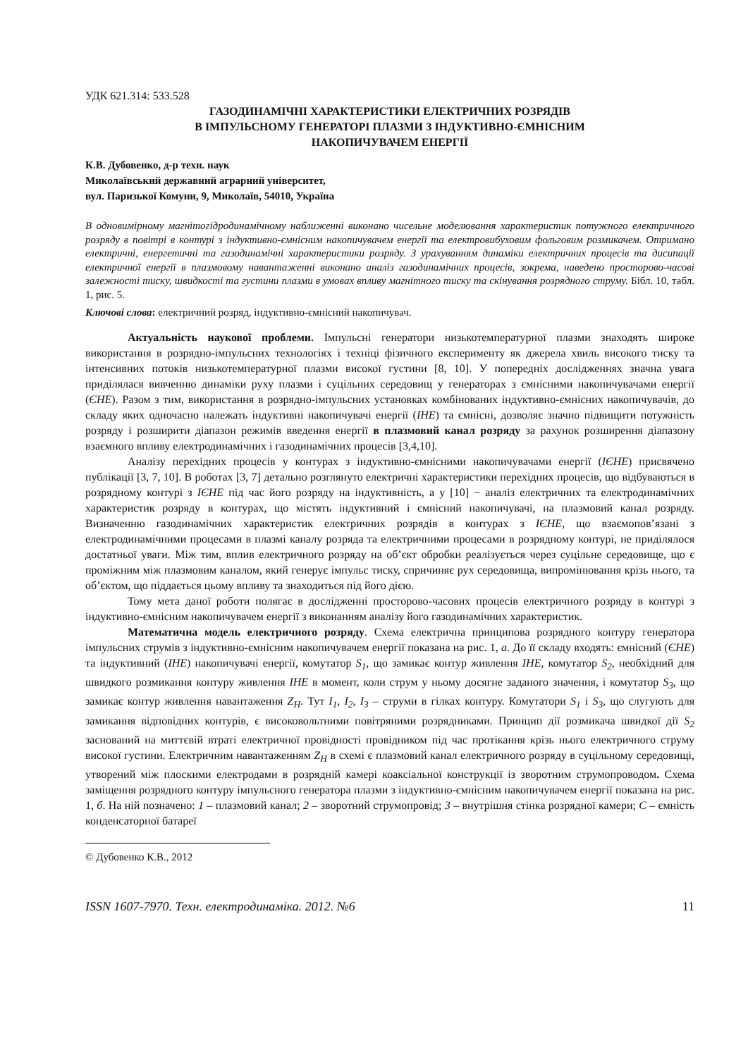УДК 621.314: 533.528
ГАЗОДИНАМІЧНІ ХАРАКТЕРИСТИКИ ЕЛЕКТРИЧНИХ РОЗРЯДІВ
В ІМПУЛЬСНОМУ ГЕНЕРАТОРІ ПЛАЗМИ З ІНДУКТИВНО-ЄМНІСНИМ
НАКОПИЧУВАЧЕМ ЕНЕРГІЇ
К.В. Дубовенко, д-р техн. наук
Миколаївський державний аграрний університет,
вул. Паризької Комуни, 9, Миколаїв, 54010, Україна
В одновимірному магнітогідродинамічному наближенні виконано чисельне моделювання характеристик потужного електричного розряду в повітрі в контурі з індуктивно-ємнісним накопичувачем енергії та електровибуховим фольговим розмикачем. Отримано електричні, енергетичні та газодинамічні характеристики розряду. З урахуванням динаміки електричних процесів та дисипації електричної енергії в плазмовому навантаженні виконано аналіз газодинамічних процесів, зокрема, наведено просторово-часові залежності тиску, швидкості та густини плазми в умовах впливу магнітного тиску та скінування розрядного струму. Бібл. 10, табл. 1, рис. 5.
Ключові слова: електричний розряд, індуктивно-ємнісний накопичувач.
Актуальність наукової проблеми. Імпульсні генератори низькотемпературної плазми знаходять широке використання в розрядно-імпульсних технологіях і техніці фізичного експерименту як джерела хвиль високого тиску та інтенсивних потоків низькотемпературної плазми високої густини [8, 10]. У попередніх дослідженнях значна увага приділялася вивченню динаміки руху плазми і суцільних середовищ у генераторах з ємнісними накопичувачами енергії (ЄНЕ). Разом з тим, використання в розрядно-імпульсних установках комбінованих індуктивно-ємнісних накопичувачів, до складу яких одночасно належать індуктивні накопичувачі енергії (ІНЕ) та ємнісні, дозволяє значно підвищити потужність розряду і розширити діапазон режимів введення енергії в плазмовий канал розряду за рахунок розширення діапазону взаємного впливу електродинамічних і газодинамічних процесів [3,4,10].
Аналізу перехідних процесів у контурах з індуктивно-ємнісними накопичувачами енергії (ІЄНЕ) присвячено публікації [3, 7, 10]. В роботах [3, 7] детально розглянуто електричні характеристики перехідних процесів, що відбуваються в розрядному контурі з ІЄНЕ під час його розряду на індуктивність, а у [10] − аналіз електричних та електродинамічних характеристик розряду в контурах, що містять індуктивний і ємнісний накопичувачі, на плазмовий канал розряду. Визначенню газодинамічних характеристик електричних розрядів в контурах з ІЄНЕ, що взаємопов’язані з електродинамічними процесами в плазмі каналу розряда та електричними процесами в розрядному контурі, не приділялося достатньої уваги. Між тим, вплив електричного розряду на об’єкт обробки реалізується через суцільне середовище, що є проміжним між плазмовим каналом, який генерує імпульс тиску, спричиняє рух середовища, випромінювання крізь нього, та об’єктом, що піддається цьому впливу та знаходиться під його дією.
Тому мета даної роботи полягає в дослідженні просторово-часових процесів електричного розряду в контурі з індуктивно-ємнісним накопичувачем енергії з виконанням аналізу його газодинамічних характеристик.
Математична модель електричного розряду. Схема електрична принципова розрядного контуру генератора імпульсних струмів з індуктивно-ємнісним накопичувачем енергії показана на рис. 1, а. До її складу входять: ємнісний (ЄНЕ) та індуктивний (ІНЕ) накопичувачі енергії, комутатор S<sub>1</sub>, що замикає контур живлення ІНЕ, комутатор S<sub>2</sub>, необхідний для швидкого розмикання контуру живлення ІНЕ в момент, коли струм у ньому досягне заданого значення, і комутатор S<sub>3</sub>, що замикає контур живлення навантаження Z<sub>H</sub>. Тут I<sub>1</sub>, I<sub>2</sub>, I<sub>3</sub> – струми в гілках контуру. Комутатори S<sub>1</sub> і S<sub>3</sub>, що слугують для замикання відповідних контурів, є високовольтними повітряними розрядниками. Принцип дії розмикача швидкої дії S<sub>2</sub> заснований на миттєвій втраті електричної провідності провідником під час протікання крізь нього електричного струму високої густини. Електричним навантаженням Z<sub>H</sub> в схемі є плазмовий канал електричного розряду в суцільному середовищі, утворений між плоскими електродами в розрядній камері коаксіальної конструкції із зворотним струмопроводом. Схема заміщення розрядного контуру імпульсного генератора плазми з індуктивно-ємнісним накопичувачем енергії показана на рис. 1, б. На ній позначено: 1 – плазмовий канал; 2 – зворотний струмопровід; 3 – внутрішня стінка розрядної камери; С – ємність конденсаторної батареї
© Дубовенко К.В., 2012
ISSN 1607-7970. Техн. електродинаміка. 2012. №6 11